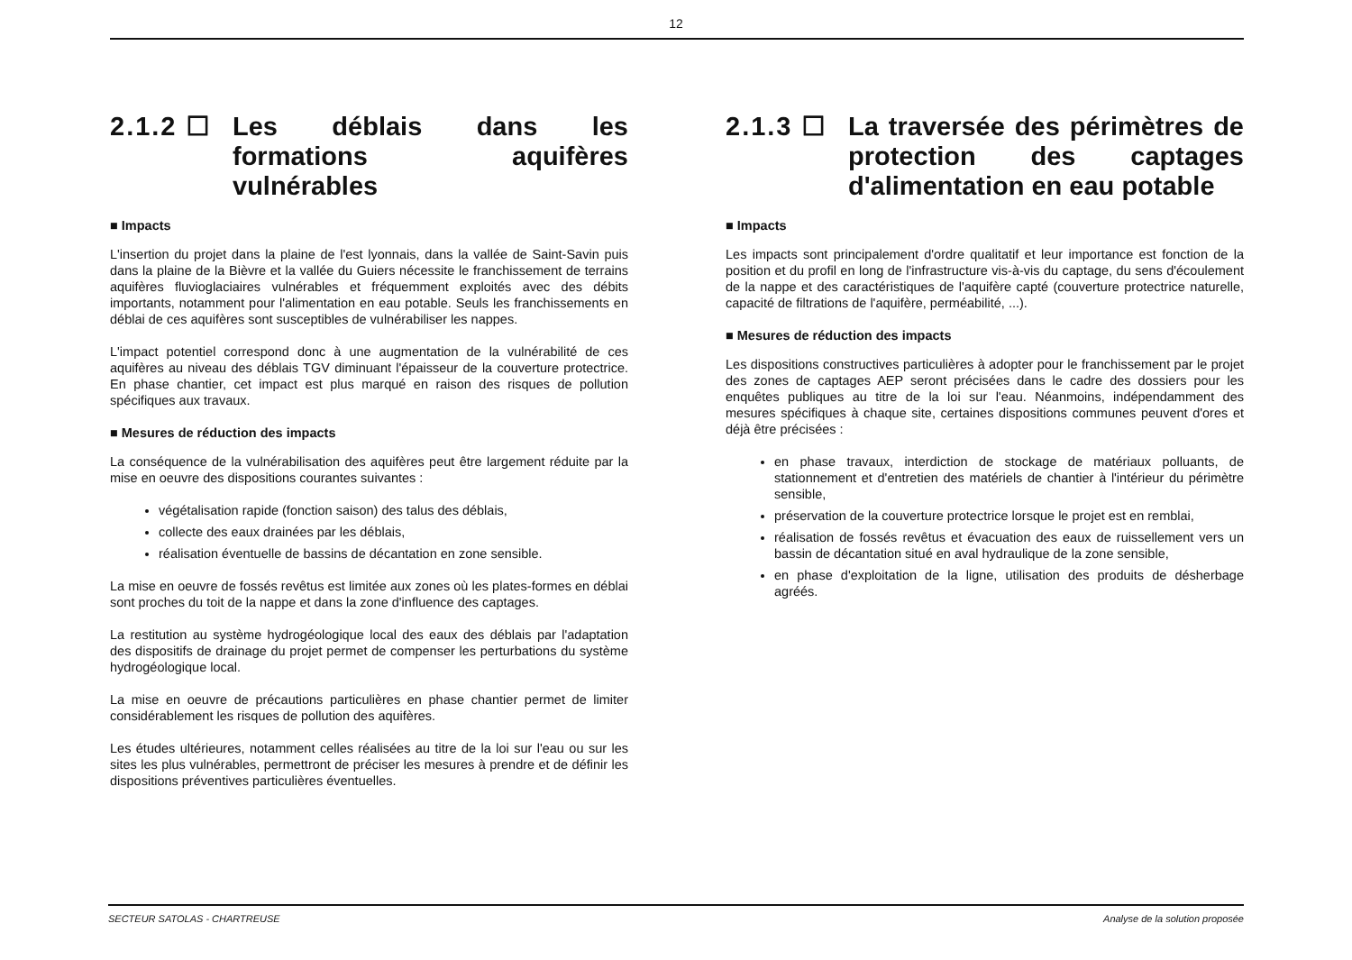12
2.1.2 ☐ Les déblais dans les formations aquifères vulnérables
■ Impacts
L'insertion du projet dans la plaine de l'est lyonnais, dans la vallée de Saint-Savin puis dans la plaine de la Bièvre et la vallée du Guiers nécessite le franchissement de terrains aquifères fluvioglaciaires vulnérables et fréquemment exploités avec des débits importants, notamment pour l'alimentation en eau potable. Seuls les franchissements en déblai de ces aquifères sont susceptibles de vulnérabiliser les nappes.
L'impact potentiel correspond donc à une augmentation de la vulnérabilité de ces aquifères au niveau des déblais TGV diminuant l'épaisseur de la couverture protectrice. En phase chantier, cet impact est plus marqué en raison des risques de pollution spécifiques aux travaux.
■ Mesures de réduction des impacts
La conséquence de la vulnérabilisation des aquifères peut être largement réduite par la mise en oeuvre des dispositions courantes suivantes :
végétalisation rapide (fonction saison) des talus des déblais,
collecte des eaux drainées par les déblais,
réalisation éventuelle de bassins de décantation en zone sensible.
La mise en oeuvre de fossés revêtus est limitée aux zones où les plates-formes en déblai sont proches du toit de la nappe et dans la zone d'influence des captages.
La restitution au système hydrogéologique local des eaux des déblais par l'adaptation des dispositifs de drainage du projet permet de compenser les perturbations du système hydrogéologique local.
La mise en oeuvre de précautions particulières en phase chantier permet de limiter considérablement les risques de pollution des aquifères.
Les études ultérieures, notamment celles réalisées au titre de la loi sur l'eau ou sur les sites les plus vulnérables, permettront de préciser les mesures à prendre et de définir les dispositions préventives particulières éventuelles.
2.1.3 ☐ La traversée des périmètres de protection des captages d'alimentation en eau potable
■ Impacts
Les impacts sont principalement d'ordre qualitatif et leur importance est fonction de la position et du profil en long de l'infrastructure vis-à-vis du captage, du sens d'écoulement de la nappe et des caractéristiques de l'aquifère capté (couverture protectrice naturelle, capacité de filtrations de l'aquifère, perméabilité, ...).
■ Mesures de réduction des impacts
Les dispositions constructives particulières à adopter pour le franchissement par le projet des zones de captages AEP seront précisées dans le cadre des dossiers pour les enquêtes publiques au titre de la loi sur l'eau. Néanmoins, indépendamment des mesures spécifiques à chaque site, certaines dispositions communes peuvent d'ores et déjà être précisées :
en phase travaux, interdiction de stockage de matériaux polluants, de stationnement et d'entretien des matériels de chantier à l'intérieur du périmètre sensible,
préservation de la couverture protectrice lorsque le projet est en remblai,
réalisation de fossés revêtus et évacuation des eaux de ruissellement vers un bassin de décantation situé en aval hydraulique de la zone sensible,
en phase d'exploitation de la ligne, utilisation des produits de désherbage agréés.
SECTEUR SATOLAS - CHARTREUSE Analyse de la solution proposée